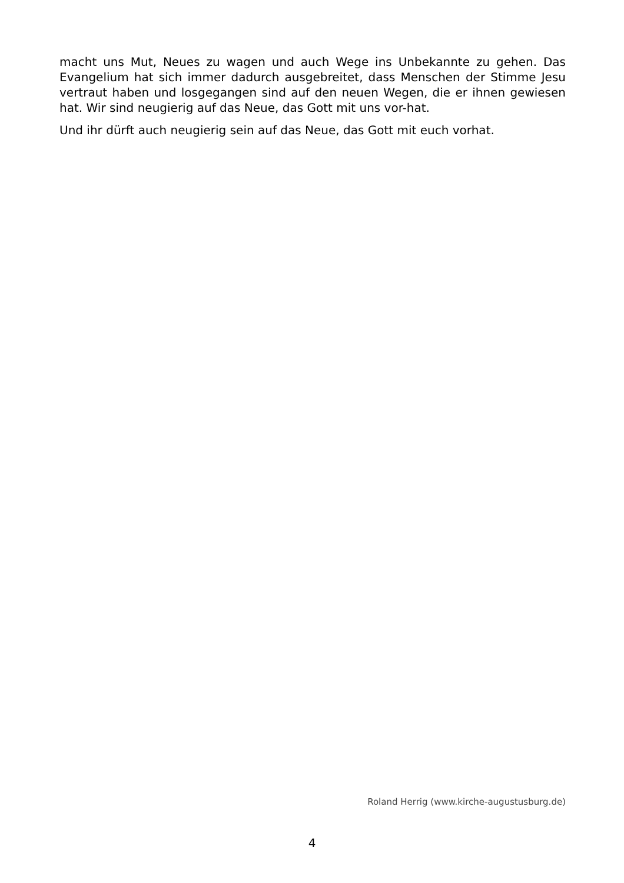macht uns Mut, Neues zu wagen und auch Wege ins Unbekannte zu gehen. Das Evangelium hat sich immer dadurch ausgebreitet, dass Menschen der Stimme Jesu vertraut haben und losgegangen sind auf den neuen Wegen, die er ihnen gewiesen hat. Wir sind neugierig auf das Neue, das Gott mit uns vor-hat.
Und ihr dürft auch neugierig sein auf das Neue, das Gott mit euch vorhat.
Roland Herrig (www.kirche-augustusburg.de)
4